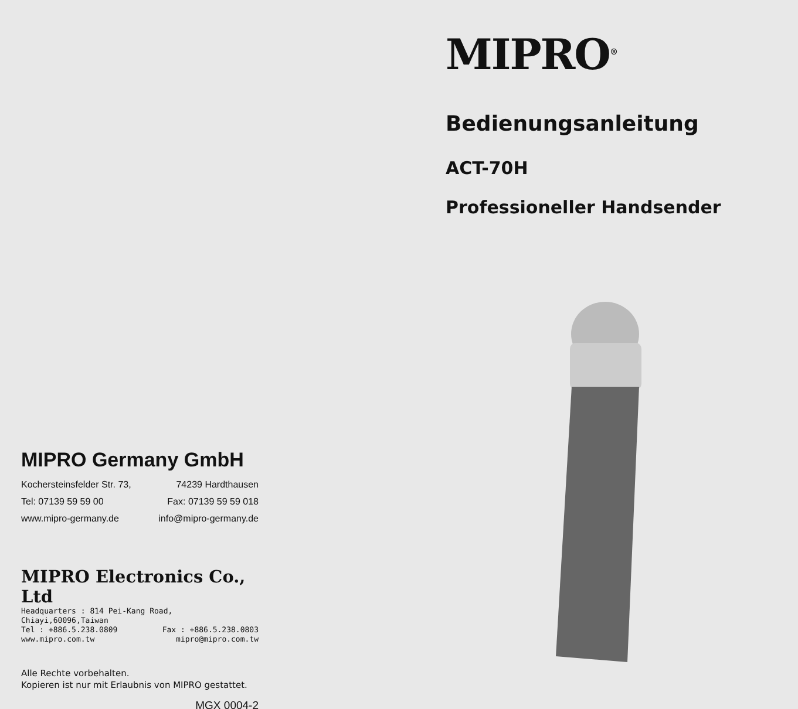MIPRO Germany GmbH
Kochersteinsfelder Str. 73, 74239 Hardthausen
Tel: 07139 59 59 00 Fax: 07139 59 59 018
www.mipro-germany.de info@mipro-germany.de
MIPRO Electronics Co., Ltd
Headquarters : 814 Pei-Kang Road, Chiayi,60096,Taiwan
Tel : +886.5.238.0809 Fax : +886.5.238.0803
www.mipro.com.tw mipro@mipro.com.tw
Alle Rechte vorbehalten.
Kopieren ist nur mit Erlaubnis von MIPRO gestattet.
MGX 0004-2
MIPRO<sup>®</sup>
Bedienungsanleitung
ACT-70H
Professioneller Handsender